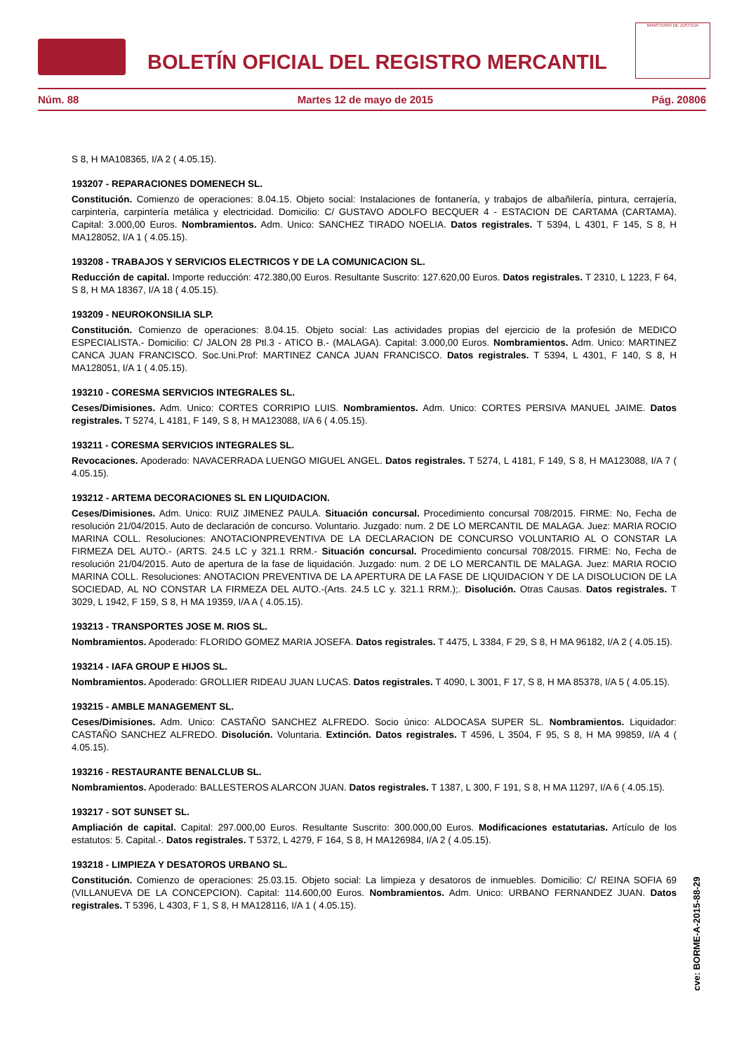BOLETÍN OFICIAL DEL REGISTRO MERCANTIL
MINISTERIO DE JUSTICIA
Núm. 88 Martes 12 de mayo de 2015 Pág. 20806
S 8, H MA108365, I/A 2 ( 4.05.15).
193207 - REPARACIONES DOMENECH SL.
Constitución. Comienzo de operaciones: 8.04.15. Objeto social: Instalaciones de fontanería, y trabajos de albañilería, pintura, cerrajería, carpintería, carpintería metálica y electricidad. Domicilio: C/ GUSTAVO ADOLFO BECQUER 4 - ESTACION DE CARTAMA (CARTAMA). Capital: 3.000,00 Euros. Nombramientos. Adm. Unico: SANCHEZ TIRADO NOELIA. Datos registrales. T 5394, L 4301, F 145, S 8, H MA128052, I/A 1 ( 4.05.15).
193208 - TRABAJOS Y SERVICIOS ELECTRICOS Y DE LA COMUNICACION SL.
Reducción de capital. Importe reducción: 472.380,00 Euros. Resultante Suscrito: 127.620,00 Euros. Datos registrales. T 2310, L 1223, F 64, S 8, H MA 18367, I/A 18 ( 4.05.15).
193209 - NEUROKONSILIA SLP.
Constitución. Comienzo de operaciones: 8.04.15. Objeto social: Las actividades propias del ejercicio de la profesión de MEDICO ESPECIALISTA.- Domicilio: C/ JALON 28 Ptl.3 - ATICO B.- (MALAGA). Capital: 3.000,00 Euros. Nombramientos. Adm. Unico: MARTINEZ CANCA JUAN FRANCISCO. Soc.Uni.Prof: MARTINEZ CANCA JUAN FRANCISCO. Datos registrales. T 5394, L 4301, F 140, S 8, H MA128051, I/A 1 ( 4.05.15).
193210 - CORESMA SERVICIOS INTEGRALES SL.
Ceses/Dimisiones. Adm. Unico: CORTES CORRIPIO LUIS. Nombramientos. Adm. Unico: CORTES PERSIVA MANUEL JAIME. Datos registrales. T 5274, L 4181, F 149, S 8, H MA123088, I/A 6 ( 4.05.15).
193211 - CORESMA SERVICIOS INTEGRALES SL.
Revocaciones. Apoderado: NAVACERRADA LUENGO MIGUEL ANGEL. Datos registrales. T 5274, L 4181, F 149, S 8, H MA123088, I/A 7 ( 4.05.15).
193212 - ARTEMA DECORACIONES SL EN LIQUIDACION.
Ceses/Dimisiones. Adm. Unico: RUIZ JIMENEZ PAULA. Situación concursal. Procedimiento concursal 708/2015. FIRME: No, Fecha de resolución 21/04/2015. Auto de declaración de concurso. Voluntario. Juzgado: num. 2 DE LO MERCANTIL DE MALAGA. Juez: MARIA ROCIO MARINA COLL. Resoluciones: ANOTACIONPREVENTIVA DE LA DECLARACION DE CONCURSO VOLUNTARIO AL O CONSTAR LA FIRMEZA DEL AUTO.- (ARTS. 24.5 LC y 321.1 RRM.- Situación concursal. Procedimiento concursal 708/2015. FIRME: No, Fecha de resolución 21/04/2015. Auto de apertura de la fase de liquidación. Juzgado: num. 2 DE LO MERCANTIL DE MALAGA. Juez: MARIA ROCIO MARINA COLL. Resoluciones: ANOTACION PREVENTIVA DE LA APERTURA DE LA FASE DE LIQUIDACION Y DE LA DISOLUCION DE LA SOCIEDAD, AL NO CONSTAR LA FIRMEZA DEL AUTO.-(Arts. 24.5 LC y. 321.1 RRM.);. Disolución. Otras Causas. Datos registrales. T 3029, L 1942, F 159, S 8, H MA 19359, I/A A ( 4.05.15).
193213 - TRANSPORTES JOSE M. RIOS SL.
Nombramientos. Apoderado: FLORIDO GOMEZ MARIA JOSEFA. Datos registrales. T 4475, L 3384, F 29, S 8, H MA 96182, I/A 2 ( 4.05.15).
193214 - IAFA GROUP E HIJOS SL.
Nombramientos. Apoderado: GROLLIER RIDEAU JUAN LUCAS. Datos registrales. T 4090, L 3001, F 17, S 8, H MA 85378, I/A 5 ( 4.05.15).
193215 - AMBLE MANAGEMENT SL.
Ceses/Dimisiones. Adm. Unico: CASTAÑO SANCHEZ ALFREDO. Socio único: ALDOCASA SUPER SL. Nombramientos. Liquidador: CASTAÑO SANCHEZ ALFREDO. Disolución. Voluntaria. Extinción. Datos registrales. T 4596, L 3504, F 95, S 8, H MA 99859, I/A 4 ( 4.05.15).
193216 - RESTAURANTE BENALCLUB SL.
Nombramientos. Apoderado: BALLESTEROS ALARCON JUAN. Datos registrales. T 1387, L 300, F 191, S 8, H MA 11297, I/A 6 ( 4.05.15).
193217 - SOT SUNSET SL.
Ampliación de capital. Capital: 297.000,00 Euros. Resultante Suscrito: 300.000,00 Euros. Modificaciones estatutarias. Artículo de los estatutos: 5. Capital.-. Datos registrales. T 5372, L 4279, F 164, S 8, H MA126984, I/A 2 ( 4.05.15).
193218 - LIMPIEZA Y DESATOROS URBANO SL.
Constitución. Comienzo de operaciones: 25.03.15. Objeto social: La limpieza y desatoros de inmuebles. Domicilio: C/ REINA SOFIA 69 (VILLANUEVA DE LA CONCEPCION). Capital: 114.600,00 Euros. Nombramientos. Adm. Unico: URBANO FERNANDEZ JUAN. Datos registrales. T 5396, L 4303, F 1, S 8, H MA128116, I/A 1 ( 4.05.15).
cve: BORME-A-2015-88-29